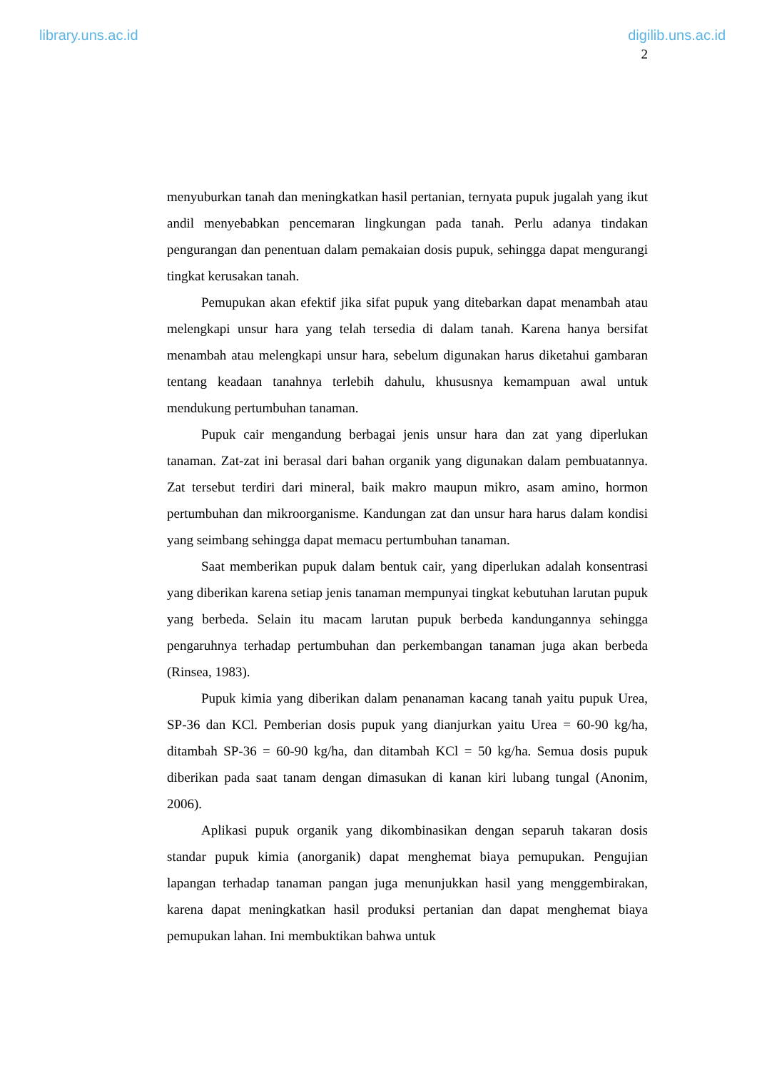library.uns.ac.id digilib.uns.ac.id
2
menyuburkan tanah dan meningkatkan hasil pertanian, ternyata pupuk jugalah yang ikut andil menyebabkan pencemaran lingkungan pada tanah. Perlu adanya tindakan pengurangan dan penentuan dalam pemakaian dosis pupuk, sehingga dapat mengurangi tingkat kerusakan tanah.
Pemupukan akan efektif jika sifat pupuk yang ditebarkan dapat menambah atau melengkapi unsur hara yang telah tersedia di dalam tanah. Karena hanya bersifat menambah atau melengkapi unsur hara, sebelum digunakan harus diketahui gambaran tentang keadaan tanahnya terlebih dahulu, khususnya kemampuan awal untuk mendukung pertumbuhan tanaman.
Pupuk cair mengandung berbagai jenis unsur hara dan zat yang diperlukan tanaman. Zat-zat ini berasal dari bahan organik yang digunakan dalam pembuatannya. Zat tersebut terdiri dari mineral, baik makro maupun mikro, asam amino, hormon pertumbuhan dan mikroorganisme. Kandungan zat dan unsur hara harus dalam kondisi yang seimbang sehingga dapat memacu pertumbuhan tanaman.
Saat memberikan pupuk dalam bentuk cair, yang diperlukan adalah konsentrasi yang diberikan karena setiap jenis tanaman mempunyai tingkat kebutuhan larutan pupuk yang berbeda. Selain itu macam larutan pupuk berbeda kandungannya sehingga pengaruhnya terhadap pertumbuhan dan perkembangan tanaman juga akan berbeda (Rinsea, 1983).
Pupuk kimia yang diberikan dalam penanaman kacang tanah yaitu pupuk Urea, SP-36 dan KCl. Pemberian dosis pupuk yang dianjurkan yaitu Urea = 60-90 kg/ha, ditambah SP-36 = 60-90 kg/ha, dan ditambah KCl = 50 kg/ha. Semua dosis pupuk diberikan pada saat tanam dengan dimasukan di kanan kiri lubang tungal (Anonim, 2006).
Aplikasi pupuk organik yang dikombinasikan dengan separuh takaran dosis standar pupuk kimia (anorganik) dapat menghemat biaya pemupukan. Pengujian lapangan terhadap tanaman pangan juga menunjukkan hasil yang menggembirakan, karena dapat meningkatkan hasil produksi pertanian dan dapat menghemat biaya pemupukan lahan. Ini membuktikan bahwa untuk